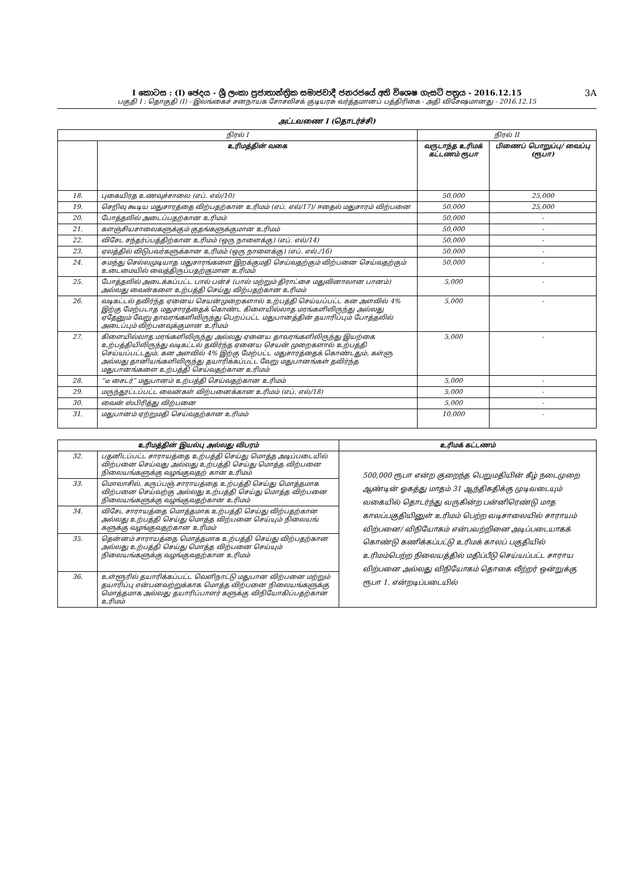I කොටස : (I) ඡෙදය - ශ්‍රී ලංකා ප්‍රජාතාන්ත්‍රික සමාජවාදී ජනරජයේ අති විශෙෂ ගැසට් පත්‍රය - 2016.12.15 3A
பகுதி I : தொகுதி (I) - இலங்கைச் சனநாயக சோசலிசக் குடியரசு வர்த்தமானப் பத்திரிகை - அதி விசேஷமானது - 2016.12.15
அட்டவணை I (தொடர்ச்சி)
| நிரல் I | | நிரல் II | |
| | உரிமத்தின் வகை | வருடாந்த உரிமக் கட்டணம் ரூபா | பிணைப் பொறுப்பு/ வைப்பு (ரூபா) |
| 18. | புகையிரத உணவுச்சாலை (எப். எல்/10) | 50,000 | 25,000 |
| 19. | செறிவு கூடிய மதுசாரத்தை விற்பதற்கான உரிமம் (எப். எல்/17)/ ஈதைல் மதுசாரம் விற்பனை | 50,000 | 25,000 |
| 20. | போத்தலில் அடைப்பதற்கான உரிமம் | 50,000 | - |
| 21. | களஞ்சியசாலைகளுக்கும் குதங்களுக்குமான உரிமம் | 50,000 | - |
| 22. | விசேட சந்தர்ப்பத்திற்கான உரிமம் (ஒரு நாளைக்கு) (எப். எல்/14) | 50,000 | - |
| 23. | ஏலத்தில் விடுபவர்களுக்கான உரிமம் (ஒரு நாளைக்கு) (எப். எல்./16) | 50,000 | - |
| 24. | சுமந்து செல்லமுடியாத மதுசாரங்களை இறக்குமதி செய்வதற்கும் விற்பனை செய்வதற்கும் உடைமையில் வைத்திருப்பதற்குமான உரிமம் | 50,000 | - |
| 25. | போத்தலில் அடைக்கப்பட்ட பால் பன்ச் (பால் மற்றும் திராட்சை மதுவினாலான பானம்) அல்லது வைன்களை உற்பத்தி செய்து விற்பதற்கான உரிமம் | 5,000 | - |
| 26. | வடிகட்டல் தவிர்ந்த ஏனைய செயன்முறைகளால் உற்பத்தி செய்யப்பட்ட கன அளவில் 4% இற்கு மேற்படாத மதுசாரத்தைக் கொண்ட கிளையில்லாத மரங்களிலிருந்து அல்லது ஏதேனும் வேறு தாவரங்களிலிருந்து பெறப்பட்ட மதுபானத்தின் தயாரிப்பும் போத்தலில் அடைப்பும் விற்பனவுக்குமான உரிமம் | 5,000 | - |
| 27. | கிளையில்லாத மரங்களிலிருந்து அல்லது ஏனைய தாவரங்களிலிருந்து இயற்கை உற்பத்தியிலிருந்து வடிகட்டல் தவிர்ந்த ஏனைய செயன் முறைகளால் உற்பத்தி செய்யப்பட்டதும், கன அளவில் 4% இற்கு மேற்பட்ட மதுசாரத்தைக் கொண்டதும், கள்ளு அல்லது தானியங்களிலிருந்து தயாரிக்கப்பட்ட வேறு மதுபானங்கள் தவிர்ந்த மதுபானங்களை உற்பத்தி செய்வதற்கான உரிமம் | 5,000 | - |
| 28. | “டீ சைடர்” மதுபானம் உற்பத்தி செய்வதற்கான உரிமம் | 5,000 | - |
| 29. | மருந்தூட்டப்பட்ட வைன்கள் விற்பனைக்கான உரிமம் (எப். எல்/18) | 5,000 | - |
| 30. | வைன் ஸ்பிரித்து விற்பனை | 5,000 | - |
| 31. | மதுபானம் ஏற்றுமதி செய்வதற்கான உரிமம் | 10,000 | - |
| உரிமத்தின் இயல்பு அல்லது விபரம் | | உரிமக் கட்டணம் |
| --- | --- | --- |
| 32. | பதனிடப்பட்ட சாராயத்தை உற்பத்தி செய்து மொத்த அடிப்படையில் விற்பனை செய்வது அல்லது உற்பத்தி செய்து மொத்த விற்பனை நிலையங்களுக்கு வழங்குவதற் கான உரிமம் | 500,000 ரூபா என்ற குறைந்த பெறுமதியின் கீழ் நடைமுறை ஆண்டின் ஓகத்து மாதம் 31 ஆந்திகதிக்கு முடிவடையும் வகையில் தொடர்ந்து வருகின்ற பன்னிரெண்டு மாத காலப்பகுதியினுள் உரிமம் பெற்ற வடிசாலையில் சாராயம் விற்பனை/ விநியோகம் என்பவற்றினை அடிப்படையாகக் கொண்டு கணிக்கப்பட்டு உரிமக் காலப் பகுதியில் உரிமம்பெற்ற நிலையத்தில் மதிப்பீடு செய்யப்பட்ட சாராய விற்பனை அல்லது விநியோகம் தொகை லீற்றர் ஒன்றுக்கு ரூபா 1. என்றடிப்படையில் |
| 33. | மொலாசில், கருப்பஞ் சாராயத்தை உற்பத்தி செய்து மொத்தமாக விற்பனை செய்வற்கு அல்லது உற்பத்தி செய்து மொத்த விற்பனை நிலையங்களுக்கு வழங்குவதற்கான உரிமம் | |
| 34. | விசேட சாராயத்தை மொத்தமாக உற்பத்தி செய்து விற்பதற்கான அல்லது உற்பத்தி செய்து மொத்த விற்பனை செய்யும் நிலையங் களுக்கு வழங்குவதற்கான உரிமம் | |
| 35. | தென்னம் சாராயத்தை மொத்தமாக உற்பத்தி செய்து விற்பதற்கான அல்லது உற்பத்தி செய்து மொத்த விற்பனை செய்யும் நிலையங்களுக்கு வழங்குவதற்கான உரிமம் | |
| 36. | உள்ளூரில் தயாரிக்கப்பட்ட வெளிநாட்டு மதுபான விற்பனை மற்றும் தயாரிப்பு என்பனவற்றுக்காக மொத்த விற்பனை நிலையங்களுக்கு மொத்தமாக அல்லது தயாரிப்பாளர் களுக்கு விநியோகிப்பதற்கான உரிமம் | |